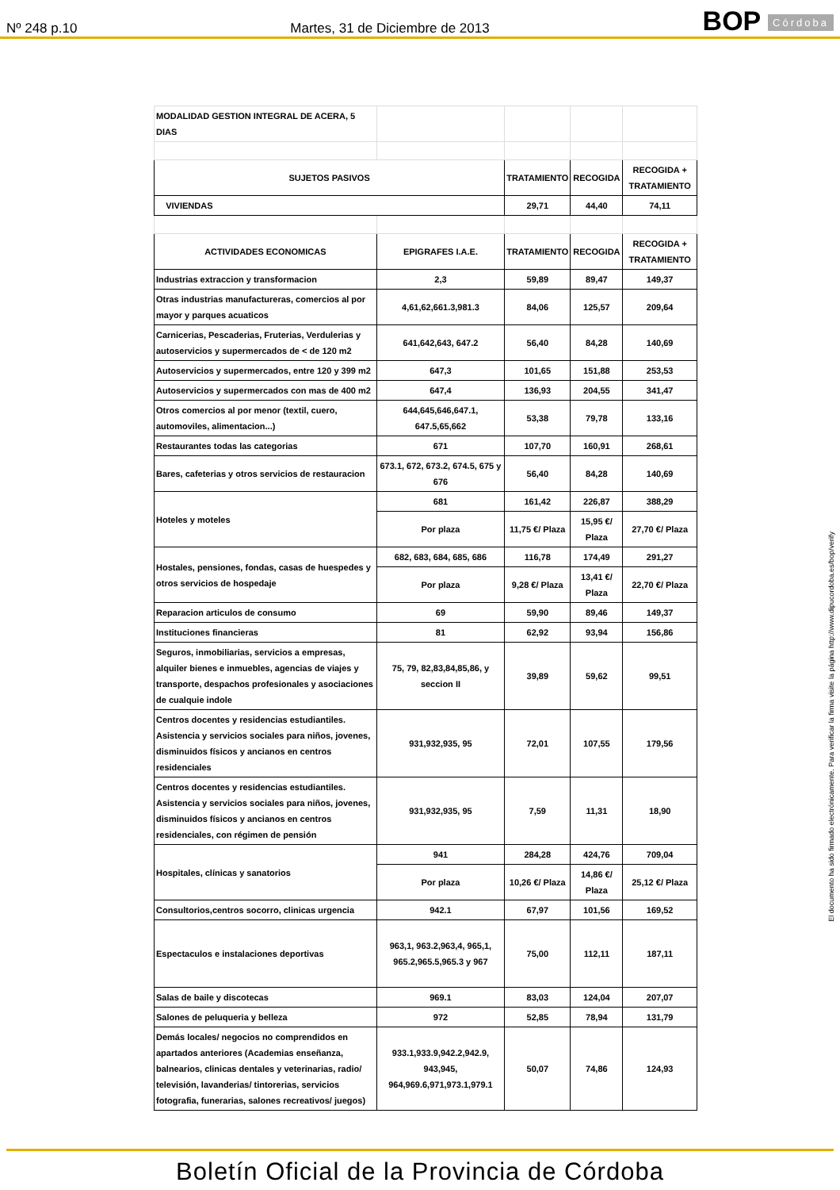Nº 248 p.10
Martes, 31 de Diciembre de 2013
BOP Córdoba
| MODALIDAD GESTION INTEGRAL DE ACERA, 5 DIAS | | | | |
| SUJETOS PASIVOS | | TRATAMIENTO | RECOGIDA | RECOGIDA + TRATAMIENTO |
| VIVIENDAS | | 29,71 | 44,40 | 74,11 |
| ACTIVIDADES ECONOMICAS | EPIGRAFES I.A.E. | TRATAMIENTO | RECOGIDA | RECOGIDA + TRATAMIENTO |
| Industrias extraccion y transformacion | 2,3 | 59,89 | 89,47 | 149,37 |
| Otras industrias manufactureras, comercios al por mayor y parques acuaticos | 4,61,62,661.3,981.3 | 84,06 | 125,57 | 209,64 |
| Carnicerias, Pescaderias, Fruterias, Verdulerias y autoservicios y supermercados de < de 120 m2 | 641,642,643, 647.2 | 56,40 | 84,28 | 140,69 |
| Autoservicios y supermercados, entre 120 y 399 m2 | 647,3 | 101,65 | 151,88 | 253,53 |
| Autoservicios y supermercados con mas de 400 m2 | 647,4 | 136,93 | 204,55 | 341,47 |
| Otros comercios al por menor (textil, cuero, automoviles, alimentacion...) | 644,645,646,647.1, 647.5,65,662 | 53,38 | 79,78 | 133,16 |
| Restaurantes todas las categorias | 671 | 107,70 | 160,91 | 268,61 |
| Bares, cafeterias y otros servicios de restauracion | 673.1, 672, 673.2, 674.5, 675 y 676 | 56,40 | 84,28 | 140,69 |
| Hoteles y moteles | 681 | 161,42 | 226,87 | 388,29 |
| | Por plaza | 11,75 €/ Plaza | 15,95 €/ Plaza | 27,70 €/ Plaza |
| Hostales, pensiones, fondas, casas de huespedes y otros servicios de hospedaje | 682, 683, 684, 685, 686 | 116,78 | 174,49 | 291,27 |
| | Por plaza | 9,28 €/ Plaza | 13,41 €/ Plaza | 22,70 €/ Plaza |
| Reparacion articulos de consumo | 69 | 59,90 | 89,46 | 149,37 |
| Instituciones financieras | 81 | 62,92 | 93,94 | 156,86 |
| Seguros, inmobiliarias, servicios a empresas, alquiler bienes e inmuebles, agencias de viajes y transporte, despachos profesionales y asociaciones de cualquie indole | 75, 79, 82,83,84,85,86, y seccion II | 39,89 | 59,62 | 99,51 |
| Centros docentes y residencias estudiantiles. Asistencia y servicios sociales para niños, jovenes, disminuidos físicos y ancianos en centros residenciales | 931,932,935, 95 | 72,01 | 107,55 | 179,56 |
| Centros docentes y residencias estudiantiles. Asistencia y servicios sociales para niños, jovenes, disminuidos físicos y ancianos en centros residenciales, con régimen de pensión | 931,932,935, 95 | 7,59 | 11,31 | 18,90 |
| Hospitales, clínicas y sanatorios | 941 | 284,28 | 424,76 | 709,04 |
| | Por plaza | 10,26 €/ Plaza | 14,86 €/ Plaza | 25,12 €/ Plaza |
| Consultorios,centros socorro, clinicas urgencia | 942.1 | 67,97 | 101,56 | 169,52 |
| Espectaculos e instalaciones deportivas | 963,1, 963.2,963,4, 965,1, 965.2,965.5,965.3 y 967 | 75,00 | 112,11 | 187,11 |
| Salas de baile y discotecas | 969.1 | 83,03 | 124,04 | 207,07 |
| Salones de peluqueria y belleza | 972 | 52,85 | 78,94 | 131,79 |
| Demás locales/ negocios no comprendidos en apartados anteriores (Academias enseñanza, balnearios, clinicas dentales y veterinarias, radio/ televisión, lavanderias/ tintorerias, servicios fotografia, funerarias, salones recreativos/ juegos) | 933.1,933.9,942.2,942.9, 943,945, 964,969.6,971,973.1,979.1 | 50,07 | 74,86 | 124,93 |
El documento ha sido firmado electrónicamente. Para verificar la firma visite la página http://www.dipucordoba.es/bop/verify
Boletín Oficial de la Provincia de Córdoba